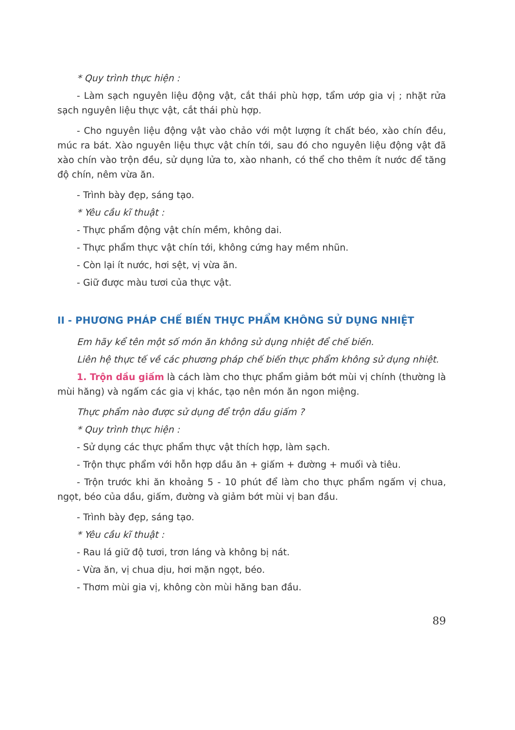* Quy trình thực hiện :
- Làm sạch nguyên liệu động vật, cắt thái phù hợp, tẩm ướp gia vị ; nhặt rửa sạch nguyên liệu thực vật, cắt thái phù hợp.
- Cho nguyên liệu động vật vào chảo với một lượng ít chất béo, xào chín đều, múc ra bát. Xào nguyên liệu thực vật chín tới, sau đó cho nguyên liệu động vật đã xào chín vào trộn đều, sử dụng lửa to, xào nhanh, có thể cho thêm ít nước để tăng độ chín, nêm vừa ăn.
- Trình bày đẹp, sáng tạo.
* Yêu cầu kĩ thuật :
- Thực phẩm động vật chín mềm, không dai.
- Thực phẩm thực vật chín tới, không cứng hay mềm nhũn.
- Còn lại ít nước, hơi sệt, vị vừa ăn.
- Giữ được màu tươi của thực vật.
II - PHƯƠNG PHÁP CHẾ BIẾN THỰC PHẨM KHÔNG SỬ DỤNG NHIỆT
Em hãy kể tên một số món ăn không sử dụng nhiệt để chế biến.
Liên hệ thực tế về các phương pháp chế biến thực phẩm không sử dụng nhiệt.
1. Trộn dầu giấm là cách làm cho thực phẩm giảm bớt mùi vị chính (thường là mùi hăng) và ngấm các gia vị khác, tạo nên món ăn ngon miệng.
Thực phẩm nào được sử dụng để trộn dầu giấm ?
* Quy trình thực hiện :
- Sử dụng các thực phẩm thực vật thích hợp, làm sạch.
- Trộn thực phẩm với hỗn hợp dầu ăn + giấm + đường + muối và tiêu.
- Trộn trước khi ăn khoảng 5 - 10 phút để làm cho thực phẩm ngấm vị chua, ngọt, béo của dầu, giấm, đường và giảm bớt mùi vị ban đầu.
- Trình bày đẹp, sáng tạo.
* Yêu cầu kĩ thuật :
- Rau lá giữ độ tươi, trơn láng và không bị nát.
- Vừa ăn, vị chua dịu, hơi mặn ngọt, béo.
- Thơm mùi gia vị, không còn mùi hăng ban đầu.
89